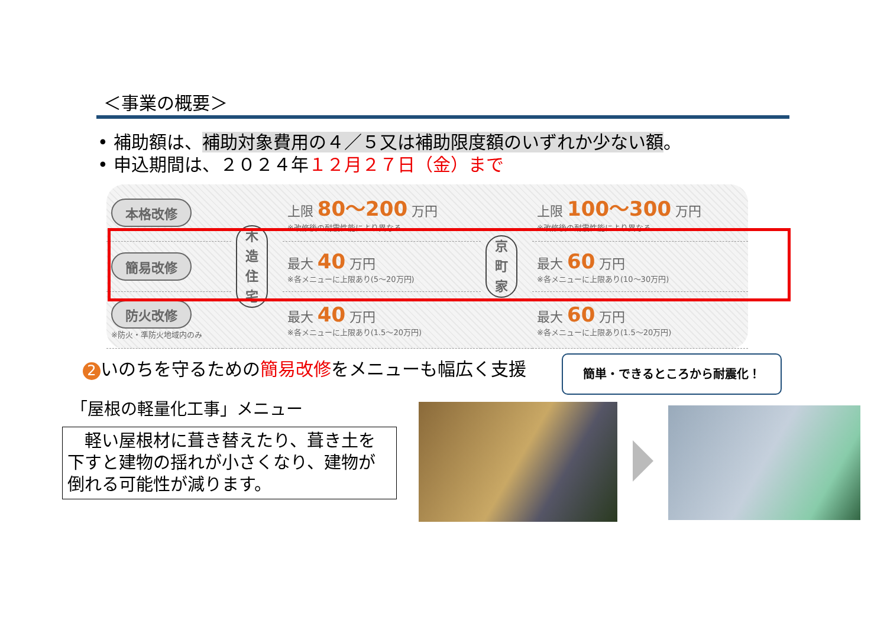＜事業の概要＞
• 補助額は、補助対象費用の４／５又は補助限度額のいずれか少ない額。
• 申込期間は、２０２４年１２月２７日（金）まで
| 本格改修 | 木 造 住 宅 | 上限 80～200 万円 ※改修後の耐震性能により異なる | 京 町 家 | 上限 100～300 万円 ※改修後の耐震性能により異なる |
| 簡易改修 | | 最大 40 万円 ※各メニューに上限あり(5～20万円) | | 最大 60 万円 ※各メニューに上限あり(10～30万円) |
| 防火改修 ※防火・準防火地域内のみ | | 最大 40 万円 ※各メニューに上限あり(1.5～20万円) | | 最大 60 万円 ※各メニューに上限あり(1.5～20万円) |
2 いのちを守るための簡易改修をメニューも幅広く支援
簡単・できるところから耐震化！
「屋根の軽量化工事」メニュー
　軽い屋根材に葺き替えたり、葺き土を下すと建物の揺れが小さくなり、建物が倒れる可能性が減ります。